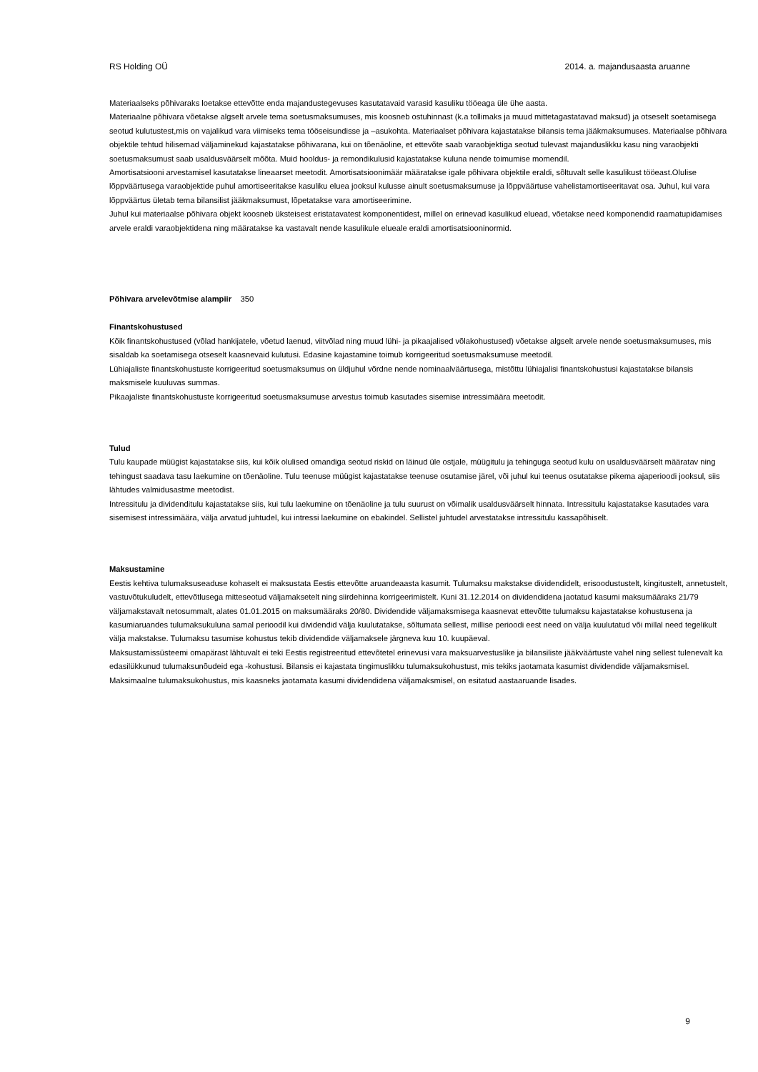RS Holding OÜ 2014. a. majandusaasta aruanne
Materiaalseks põhivaraks loetakse ettevõtte enda majandustegevuses kasutatavaid varasid kasuliku tööeaga üle ühe aasta.
Materiaalne põhivara võetakse algselt arvele tema soetusmaksumuses, mis koosneb ostuhinnast (k.a tollimaks ja muud mittetagastatavad maksud) ja otseselt soetamisega seotud kulutustest,mis on vajalikud vara viimiseks tema tööseisundisse ja –asukohta. Materiaalset põhivara kajastatakse bilansis tema jääkmaksumuses. Materiaalse põhivara objektile tehtud hilisemad väljaminekud kajastatakse põhivarana, kui on tõenäoline, et ettevõte saab varaobjektiga seotud tulevast majanduslikku kasu ning varaobjekti soetusmaksumust saab usaldusväärselt mõõta. Muid hooldus- ja remondikulusid kajastatakse kuluna nende toimumise momendil.
Amortisatsiooni arvestamisel kasutatakse lineaarset meetodit. Amortisatsioonimäär määratakse igale põhivara objektile eraldi, sõltuvalt selle kasulikust tööeast.Olulise lõppväärtusega varaobjektide puhul amortiseeritakse kasuliku eluea jooksul kulusse ainult soetusmaksumuse ja lõppväärtuse vahelistamortiseeritavat osa. Juhul, kui vara lõppväärtus ületab tema bilansilist jääkmaksumust, lõpetatakse vara amortiseerimine.
Juhul kui materiaalse põhivara objekt koosneb üksteisest eristatavatest komponentidest, millel on erinevad kasulikud eluead, võetakse need komponendid raamatupidamises arvele eraldi varaobjektidena ning määratakse ka vastavalt nende kasulikule elueale eraldi amortisatsiooninormid.
Põhivara arvelevõtmise alampiir 350
Finantskohustused
Kõik finantskohustused (võlad hankijatele, võetud laenud, viitvõlad ning muud lühi- ja pikaajalised võlakohustused) võetakse algselt arvele nende soetusmaksumuses, mis sisaldab ka soetamisega otseselt kaasnevaid kulutusi. Edasine kajastamine toimub korrigeeritud soetusmaksumuse meetodil.
Lühiajaliste finantskohustuste korrigeeritud soetusmaksumus on üldjuhul võrdne nende nominaalväärtusega, mistõttu lühiajalisi finantskohustusi kajastatakse bilansis maksmisele kuuluvas summas.
Pikaajaliste finantskohustuste korrigeeritud soetusmaksumuse arvestus toimub kasutades sisemise intressimäära meetodit.
Tulud
Tulu kaupade müügist kajastatakse siis, kui kõik olulised omandiga seotud riskid on läinud üle ostjale, müügitulu ja tehinguga seotud kulu on usaldusväärselt määratav ning tehingust saadava tasu laekumine on tõenäoline. Tulu teenuse müügist kajastatakse teenuse osutamise järel, või juhul kui teenus osutatakse pikema ajaperioodi jooksul, siis lähtudes valmidusastme meetodist.
Intressitulu ja dividenditulu kajastatakse siis, kui tulu laekumine on tõenäoline ja tulu suurust on võimalik usaldusväärselt hinnata. Intressitulu kajastatakse kasutades vara sisemisest intressimäära, välja arvatud juhtudel, kui intressi laekumine on ebakindel. Sellistel juhtudel arvestatakse intressitulu kassapõhiselt.
Maksustamine
Eestis kehtiva tulumaksuseaduse kohaselt ei maksustata Eestis ettevõtte aruandeaasta kasumit. Tulumaksu makstakse dividendidelt, erisoodustustelt, kingitustelt, annetustelt, vastuvõtukuludelt, ettevõtlusega mitteseotud väljamaksetelt ning siirdehinna korrigeerimistelt. Kuni 31.12.2014 on dividendidena jaotatud kasumi maksumääraks 21/79 väljamakstavalt netosummalt, alates 01.01.2015 on maksumääraks 20/80. Dividendide väljamaksmisega kaasnevat ettevõtte tulumaksu kajastatakse kohustusena ja kasumiaruandes tulumaksukuluna samal perioodil kui dividendid välja kuulutatakse, sõltumata sellest, millise perioodi eest need on välja kuulutatud või millal need tegelikult välja makstakse. Tulumaksu tasumise kohustus tekib dividendide väljamaksele järgneva kuu 10. kuupäeval.
Maksustamissüsteemi omapärast lähtuvalt ei teki Eestis registreeritud ettevõtetel erinevusi vara maksuarvestuslike ja bilansiliste jääkväärtuste vahel ning sellest tulenevalt ka edasilükkunud tulumaksunõudeid ega -kohustusi. Bilansis ei kajastata tingimuslikku tulumaksukohustust, mis tekiks jaotamata kasumist dividendide väljamaksmisel. Maksimaalne tulumaksukohustus, mis kaasneks jaotamata kasumi dividendidena väljamaksmisel, on esitatud aastaaruande lisades.
9